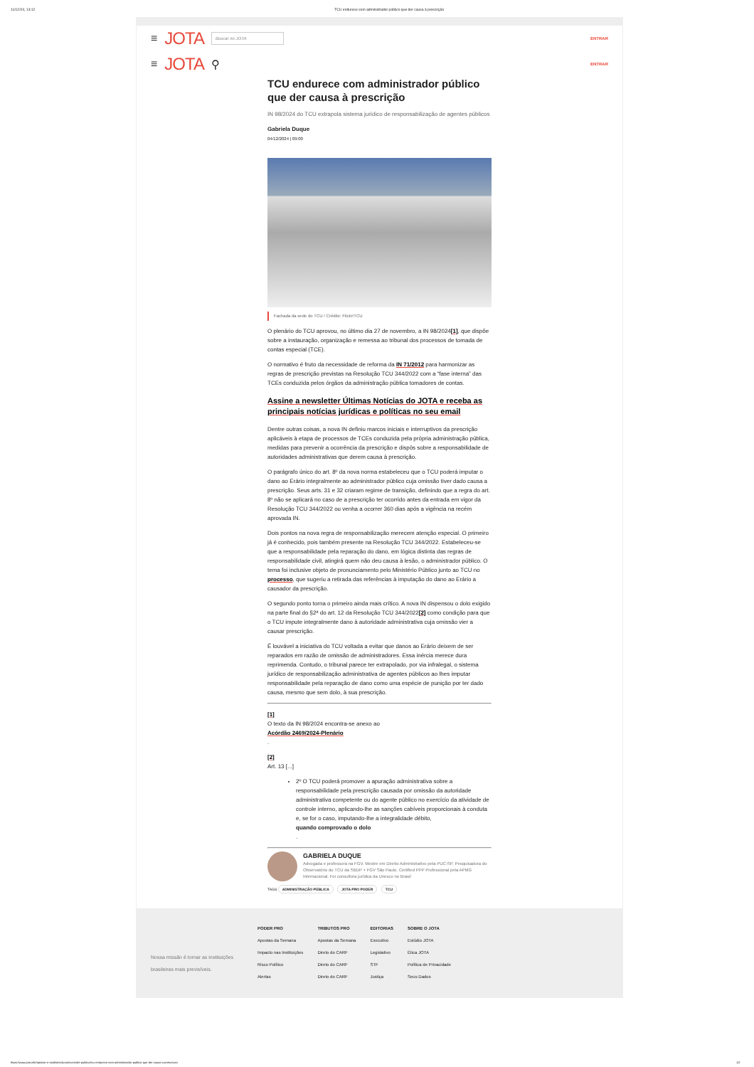11/12/24, 13:12 TCU endurece com administrador público que der causa à prescrição
≡ JOTA Buscar no JOTA ENTRAR
≡ JOTA ⚲ ENTRAR
TCU endurece com administrador público que der causa à prescrição
IN 98/2024 do TCU extrapola sistema jurídico de responsabilização de agentes públicos
Gabriela Duque
04/12/2024 | 09:00
Fachada da sede do TCU / Crédito: Flickr/TCU
O plenário do TCU aprovou, no último dia 27 de novembro, a IN 98/2024[1], que dispõe sobre a instauração, organização e remessa ao tribunal dos processos de tomada de contas especial (TCE).
O normativo é fruto da necessidade de reforma da IN 71/2012 para harmonizar as regras de prescrição previstas na Resolução TCU 344/2022 com a “fase interna” das TCEs conduzida pelos órgãos da administração pública tomadores de contas.
Assine a newsletter Últimas Notícias do JOTA e receba as principais notícias jurídicas e políticas no seu email
Dentre outras coisas, a nova IN definiu marcos iniciais e interruptivos da prescrição aplicáveis à etapa de processos de TCEs conduzida pela própria administração pública, medidas para prevenir a ocorrência da prescrição e dispôs sobre a responsabilidade de autoridades administrativas que derem causa à prescrição.
O parágrafo único do art. 8º da nova norma estabeleceu que o TCU poderá imputar o dano ao Erário integralmente ao administrador público cuja omissão tiver dado causa a prescrição. Seus arts. 31 e 32 criaram regime de transição, definindo que a regra do art. 8º não se aplicará no caso de a prescrição ter ocorrido antes da entrada em vigor da Resolução TCU 344/2022 ou venha a ocorrer 360 dias após a vigência na recém aprovada IN.
Dois pontos na nova regra de responsabilização merecem atenção especial. O primeiro já é conhecido, pois também presente na Resolução TCU 344/2022. Estabeleceu-se que a responsabilidade pela reparação do dano, em lógica distinta das regras de responsabilidade civil, atingirá quem não deu causa à lesão, o administrador público. O tema foi inclusive objeto de pronunciamento pelo Ministério Público junto ao TCU no processo, que sugeriu a retirada das referências à imputação do dano ao Erário a causador da prescrição.
O segundo ponto torna o primeiro ainda mais crítico. A nova IN dispensou o dolo exigido na parte final do §2ª do art. 12 da Resolução TCU 344/2022[2] como condição para que o TCU impute integralmente dano à autoridade administrativa cuja omissão vier a causar prescrição.
É louvável a iniciativa do TCU voltada a evitar que danos ao Erário deixem de ser reparados em razão de omissão de administradores. Essa inércia merece dura reprimenda. Contudo, o tribunal parece ter extrapolado, por via infralegal, o sistema jurídico de responsabilização administrativa de agentes públicos ao lhes imputar responsabilidade pela reparação de dano como uma espécie de punição por ter dado causa, mesmo que sem dolo, à sua prescrição.
[1]
O texto da IN 98/2024 encontra-se anexo ao
Acórdão 2469/2024-Plenário
.
[2]
Art. 13 [...]
2º O TCU poderá promover a apuração administrativa sobre a responsabilidade pela prescrição causada por omissão da autoridade administrativa competente ou do agente público no exercício da atividade de controle interno, aplicando-lhe as sanções cabíveis proporcionais à conduta e, se for o caso, imputando-lhe a integralidade débito,
quando comprovado o dolo
.
GABRIELA DUQUE
Advogada e professora na FGV. Mestre em Direito Administrativo pela PUC-SP. Pesquisadora do Observatório do TCU da SBDP + FGV São Paulo. Certified PPP Professional pela APMG Internacional. Foi consultora jurídica da Unesco no Brasil
TAGS ADMINISTRAÇÃO PÚBLICA JOTA PRO PODER TCU
Nossa missão é tornar as instituições brasileiras mais previsíveis.
PODER PRO
Apostas da Semana
Impacto nas Instituições
Risco Político
Alertas
TRIBUTOS PRO
Apostas da Semana
Direto do CARF
Direto do CARF
Direto do CARF
EDITORIAS
Executivo
Legislativo
STF
Justiça
SOBRE O JOTA
Estúdio JOTA
Ética JOTA
Política de Privacidade
Seus Dados
https://www.jota.info/opiniao-e-analise/colunas/controle-publico/tcu-endurece-com-administrador-publico-que-der-causa-a-prescricao 1/2